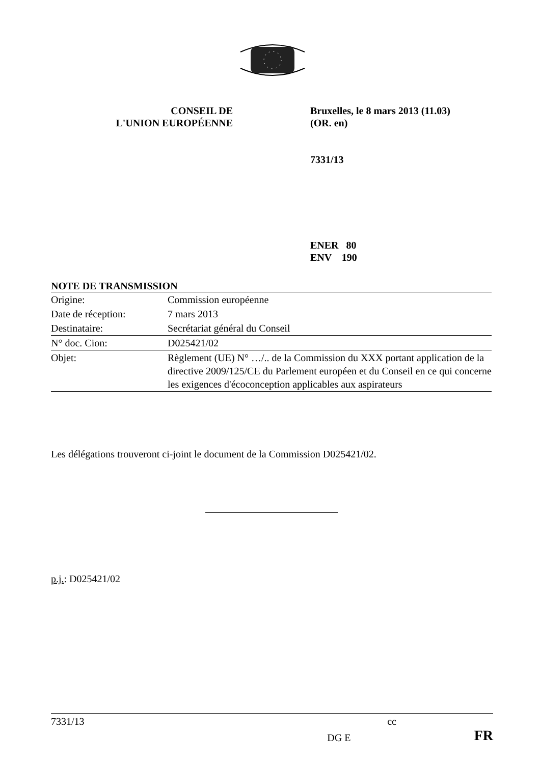CONSEIL DE
L'UNION EUROPÉENNE
Bruxelles, le 8 mars 2013 (11.03)
(OR. en)
7331/13
ENER 80
ENV 190
NOTE DE TRANSMISSION
| Origine: | Commission européenne |
| Date de réception: | 7 mars 2013 |
| Destinataire: | Secrétariat général du Conseil |
| N° doc. Cion: | D025421/02 |
| Objet: | Règlement (UE) N° …/.. de la Commission du XXX portant application de la directive 2009/125/CE du Parlement européen et du Conseil en ce qui concerne les exigences d'écoconception applicables aux aspirateurs |
Les délégations trouveront ci-joint le document de la Commission D025421/02.
p.j.: D025421/02
7331/13 cc
DG E FR